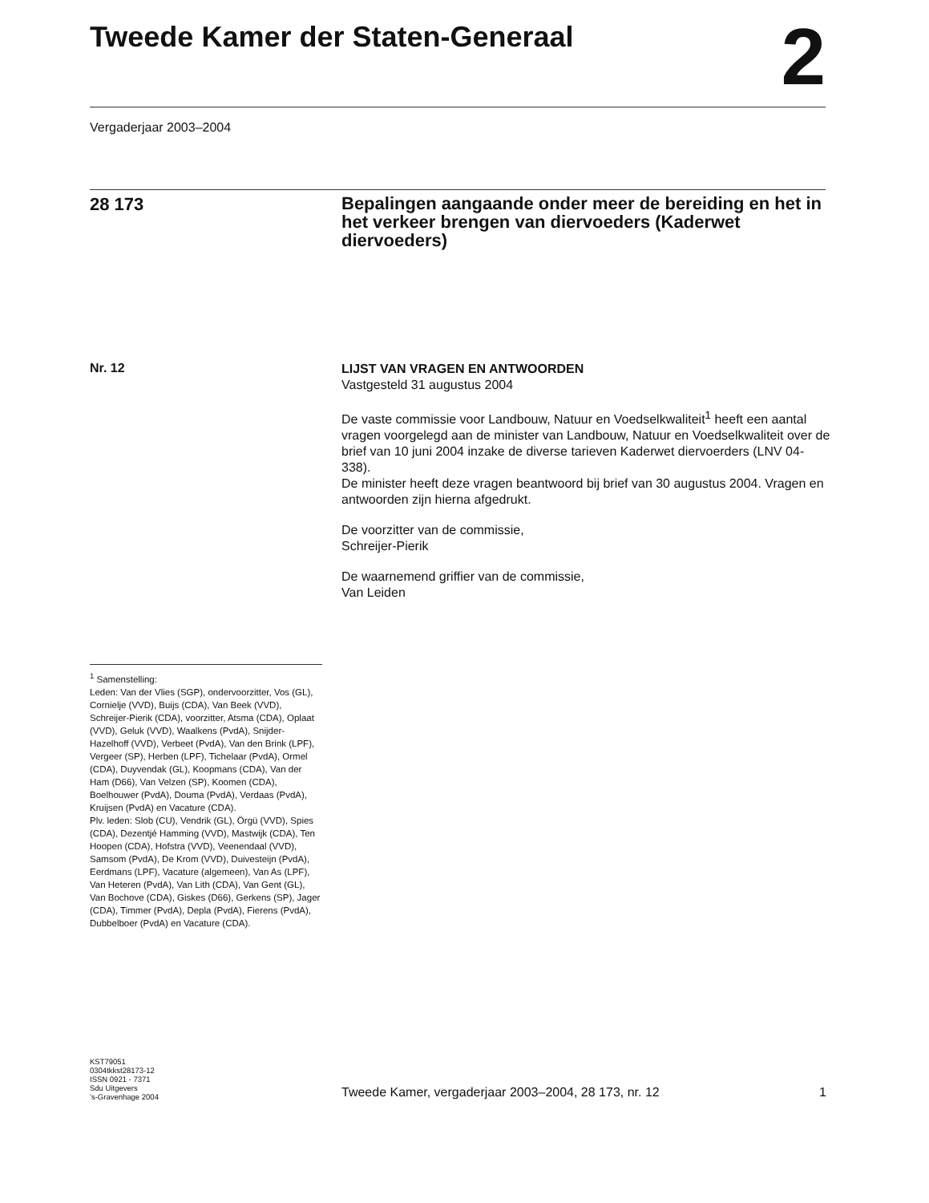Tweede Kamer der Staten-Generaal
2
Vergaderjaar 2003–2004
28 173
Bepalingen aangaande onder meer de bereiding en het in het verkeer brengen van diervoeders (Kaderwet diervoeders)
Nr. 12
LIJST VAN VRAGEN EN ANTWOORDEN
Vastgesteld 31 augustus 2004
De vaste commissie voor Landbouw, Natuur en Voedselkwaliteit<sup>1</sup> heeft een aantal vragen voorgelegd aan de minister van Landbouw, Natuur en Voedselkwaliteit over de brief van 10 juni 2004 inzake de diverse tarieven Kaderwet diervoerders (LNV 04-338).
De minister heeft deze vragen beantwoord bij brief van 30 augustus 2004. Vragen en antwoorden zijn hierna afgedrukt.
De voorzitter van de commissie,
Schreijer-Pierik
De waarnemend griffier van de commissie,
Van Leiden
<sup>1</sup> Samenstelling:
Leden: Van der Vlies (SGP), ondervoorzitter, Vos (GL), Cornielje (VVD), Buijs (CDA), Van Beek (VVD), Schreijer-Pierik (CDA), voorzitter, Atsma (CDA), Oplaat (VVD), Geluk (VVD), Waalkens (PvdA), Snijder-Hazelhoff (VVD), Verbeet (PvdA), Van den Brink (LPF), Vergeer (SP), Herben (LPF), Tichelaar (PvdA), Ormel (CDA), Duyvendak (GL), Koopmans (CDA), Van der Ham (D66), Van Velzen (SP), Koomen (CDA), Boelhouwer (PvdA), Douma (PvdA), Verdaas (PvdA), Kruijsen (PvdA) en Vacature (CDA).
Plv. leden: Slob (CU), Vendrik (GL), Örgü (VVD), Spies (CDA), Dezentjé Hamming (VVD), Mastwijk (CDA), Ten Hoopen (CDA), Hofstra (VVD), Veenendaal (VVD), Samsom (PvdA), De Krom (VVD), Duivesteijn (PvdA), Eerdmans (LPF), Vacature (algemeen), Van As (LPF), Van Heteren (PvdA), Van Lith (CDA), Van Gent (GL), Van Bochove (CDA), Giskes (D66), Gerkens (SP), Jager (CDA), Timmer (PvdA), Depla (PvdA), Fierens (PvdA), Dubbelboer (PvdA) en Vacature (CDA).
KST79051
0304tkkst28173-12
ISSN 0921 - 7371
Sdu Uitgevers
’s-Gravenhage 2004
Tweede Kamer, vergaderjaar 2003–2004, 28 173, nr. 12 1